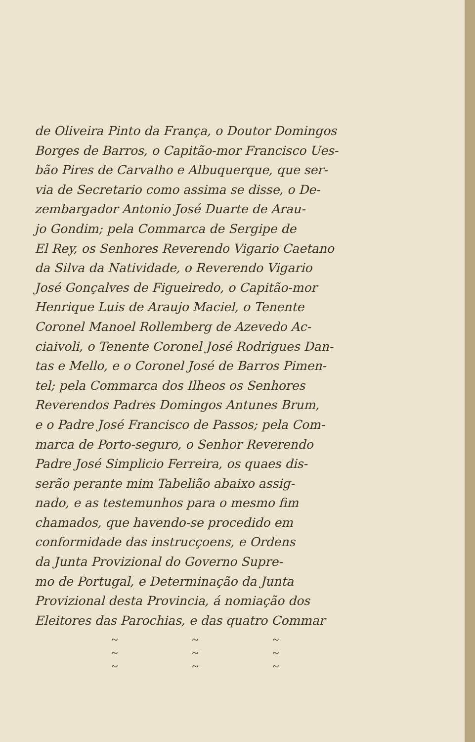de Oliveira Pinto da França, o Doutor Domingos
Borges de Barros, o Capitão-mor Francisco Ues-
bão Pires de Carvalho e Albuquerque, que ser-
via de Secretario como assima se disse, o De-
zembargador Antonio José Duarte de Arau-
jo Gondim; pela Commarca de Sergipe de
El Rey, os Senhores Reverendo Vigario Caetano
da Silva da Natividade, o Reverendo Vigario
José Gonçalves de Figueiredo, o Capitão-mor
Henrique Luis de Araujo Maciel, o Tenente
Coronel Manoel Rollemberg de Azevedo Ac-
ciaivoli, o Tenente Coronel José Rodrigues Dan-
tas e Mello, e o Coronel José de Barros Pimen-
tel; pela Commarca dos Ilheos os Senhores
Reverendos Padres Domingos Antunes Brum,
e o Padre José Francisco de Passos; pela Com-
marca de Porto-seguro, o Senhor Reverendo
Padre José Simplicio Ferreira, os quaes dis-
serão perante mim Tabelião abaixo assig-
nado, e as testemunhos para o mesmo fim
chamados, que havendo-se procedido em
conformidade das instrucçoens, e Ordens
da Junta Provizional do Governo Supre-
mo de Portugal, e Determinação da Junta
Provizional desta Provincia, á nomiação dos
Eleitores das Parochias, e das quatro Commar
~~~ ~~~ ~~~